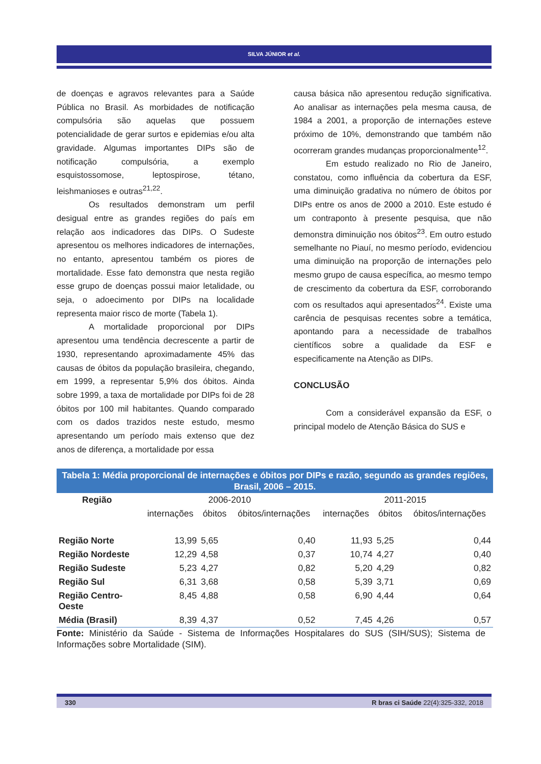SILVA JÚNIOR et al.
de doenças e agravos relevantes para a Saúde Pública no Brasil. As morbidades de notificação compulsória são aquelas que possuem potencialidade de gerar surtos e epidemias e/ou alta gravidade. Algumas importantes DIPs são de notificação compulsória, a exemplo esquistossomose, leptospirose, tétano, leishmanioses e outras<sup>21,22</sup>.
Os resultados demonstram um perfil desigual entre as grandes regiões do país em relação aos indicadores das DIPs. O Sudeste apresentou os melhores indicadores de internações, no entanto, apresentou também os piores de mortalidade. Esse fato demonstra que nesta região esse grupo de doenças possui maior letalidade, ou seja, o adoecimento por DIPs na localidade representa maior risco de morte (Tabela 1).
A mortalidade proporcional por DIPs apresentou uma tendência decrescente a partir de 1930, representando aproximadamente 45% das causas de óbitos da população brasileira, chegando, em 1999, a representar 5,9% dos óbitos. Ainda sobre 1999, a taxa de mortalidade por DIPs foi de 28 óbitos por 100 mil habitantes. Quando comparado com os dados trazidos neste estudo, mesmo apresentando um período mais extenso que dez anos de diferença, a mortalidade por essa
causa básica não apresentou redução significativa. Ao analisar as internações pela mesma causa, de 1984 a 2001, a proporção de internações esteve próximo de 10%, demonstrando que também não ocorreram grandes mudanças proporcionalmente<sup>12</sup>.
Em estudo realizado no Rio de Janeiro, constatou, como influência da cobertura da ESF, uma diminuição gradativa no número de óbitos por DIPs entre os anos de 2000 a 2010. Este estudo é um contraponto à presente pesquisa, que não demonstra diminuição nos óbitos<sup>23</sup>. Em outro estudo semelhante no Piauí, no mesmo período, evidenciou uma diminuição na proporção de internações pelo mesmo grupo de causa específica, ao mesmo tempo de crescimento da cobertura da ESF, corroborando com os resultados aqui apresentados<sup>24</sup>. Existe uma carência de pesquisas recentes sobre a temática, apontando para a necessidade de trabalhos científicos sobre a qualidade da ESF e especificamente na Atenção as DIPs.
CONCLUSÃO
Com a considerável expansão da ESF, o principal modelo de Atenção Básica do SUS e
Tabela 1: Média proporcional de internações e óbitos por DIPs e razão, segundo as grandes regiões, Brasil, 2006 – 2015.
| Região | 2006-2010 | | | 2011-2015 | | |
| --- | --- | --- | --- | --- | --- | --- |
| | internações | óbitos | óbitos/internações | internações | óbitos | óbitos/internações |
| Região Norte | 13,99 | 5,65 | 0,40 | 11,93 | 5,25 | 0,44 |
| Região Nordeste | 12,29 | 4,58 | 0,37 | 10,74 | 4,27 | 0,40 |
| Região Sudeste | 5,23 | 4,27 | 0,82 | 5,20 | 4,29 | 0,82 |
| Região Sul | 6,31 | 3,68 | 0,58 | 5,39 | 3,71 | 0,69 |
| Região Centro- Oeste | 8,45 | 4,88 | 0,58 | 6,90 | 4,44 | 0,64 |
| Média (Brasil) | 8,39 | 4,37 | 0,52 | 7,45 | 4,26 | 0,57 |
Fonte: Ministério da Saúde - Sistema de Informações Hospitalares do SUS (SIH/SUS); Sistema de Informações sobre Mortalidade (SIM).
330 R bras ci Saúde 22(4):325-332, 2018